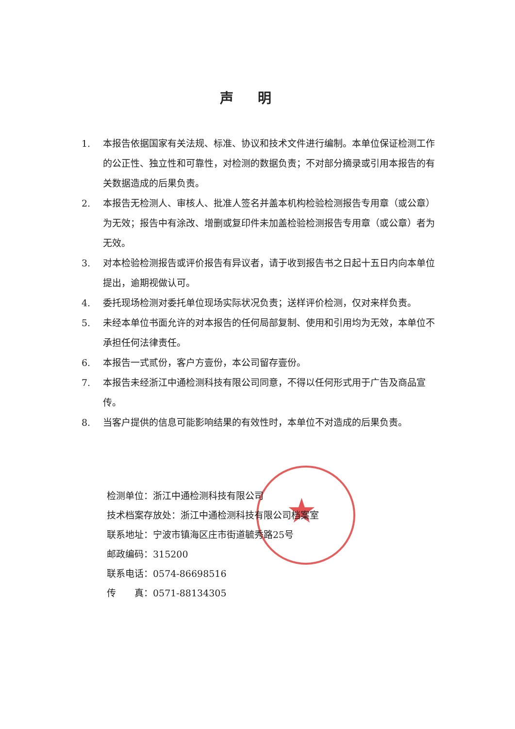声明
1. 本报告依据国家有关法规、标准、协议和技术文件进行编制。本单位保证检测工作的公正性、独立性和可靠性，对检测的数据负责；不对部分摘录或引用本报告的有关数据造成的后果负责。
2. 本报告无检测人、审核人、批准人签名并盖本机构检验检测报告专用章（或公章）为无效；报告中有涂改、增删或复印件未加盖检验检测报告专用章（或公章）者为无效。
3. 对本检验检测报告或评价报告有异议者，请于收到报告书之日起十五日内向本单位提出，逾期视做认可。
4. 委托现场检测对委托单位现场实际状况负责；送样评价检测，仅对来样负责。
5. 未经本单位书面允许的对本报告的任何局部复制、使用和引用均为无效，本单位不承担任何法律责任。
6. 本报告一式贰份，客户方壹份，本公司留存壹份。
7. 本报告未经浙江中通检测科技有限公司同意，不得以任何形式用于广告及商品宣传。
8. 当客户提供的信息可能影响结果的有效性时，本单位不对造成的后果负责。
★
检测单位：浙江中通检测科技有限公司
技术档案存放处：浙江中通检测科技有限公司档案室
联系地址：宁波市镇海区庄市街道毓秀路25号
邮政编码：315200
联系电话：0574-86698516
传　　真：0571-88134305